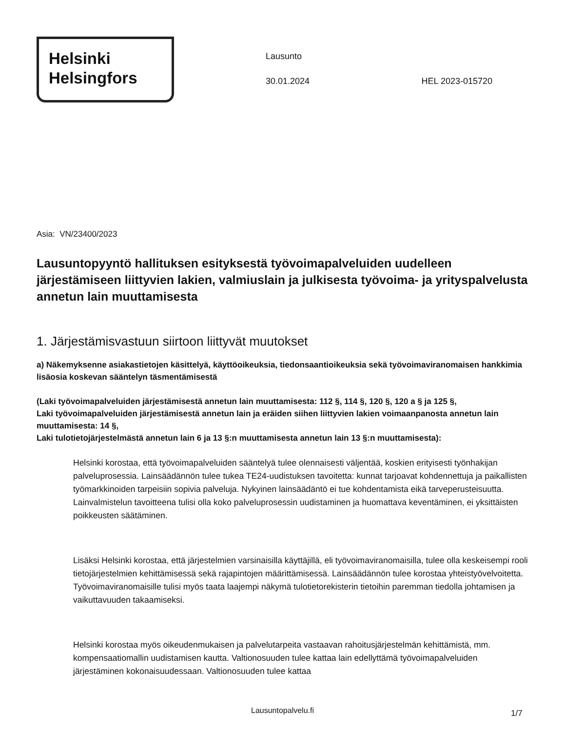Helsinki
Helsingfors
Lausunto
30.01.2024 HEL 2023-015720
Asia: VN/23400/2023
Lausuntopyyntö hallituksen esityksestä työvoimapalveluiden uudelleen järjestämiseen liittyvien lakien, valmiuslain ja julkisesta työvoima- ja yrityspalvelusta annetun lain muuttamisesta
1. Järjestämisvastuun siirtoon liittyvät muutokset
a) Näkemyksenne asiakastietojen käsittelyä, käyttöoikeuksia, tiedonsaantioikeuksia sekä työvoimaviranomaisen hankkimia lisäosia koskevan sääntelyn täsmentämisestä
(Laki työvoimapalveluiden järjestämisestä annetun lain muuttamisesta: 112 §, 114 §, 120 §, 120 a § ja 125 §,
Laki työvoimapalveluiden järjestämisestä annetun lain ja eräiden siihen liittyvien lakien voimaanpanosta annetun lain muuttamisesta: 14 §,
Laki tulotietojärjestelmästä annetun lain 6 ja 13 §:n muuttamisesta annetun lain 13 §:n muuttamisesta):
Helsinki korostaa, että työvoimapalveluiden sääntelyä tulee olennaisesti väljentää, koskien erityisesti työnhakijan palveluprosessia. Lainsäädännön tulee tukea TE24-uudistuksen tavoitetta: kunnat tarjoavat kohdennettuja ja paikallisten työmarkkinoiden tarpeisiin sopivia palveluja. Nykyinen lainsäädäntö ei tue kohdentamista eikä tarveperusteisuutta. Lainvalmistelun tavoitteena tulisi olla koko palveluprosessin uudistaminen ja huomattava keventäminen, ei yksittäisten poikkeusten säätäminen.
Lisäksi Helsinki korostaa, että järjestelmien varsinaisilla käyttäjillä, eli työvoimaviranomaisilla, tulee olla keskeisempi rooli tietojärjestelmien kehittämisessä sekä rajapintojen määrittämisessä. Lainsäädännön tulee korostaa yhteistyövelvoitetta. Työvoimaviranomaisille tulisi myös taata laajempi näkymä tulotietorekisterin tietoihin paremman tiedolla johtamisen ja vaikuttavuuden takaamiseksi.
Helsinki korostaa myös oikeudenmukaisen ja palvelutarpeita vastaavan rahoitusjärjestelmän kehittämistä, mm. kompensaatiomallin uudistamisen kautta. Valtionosuuden tulee kattaa lain edellyttämä työvoimapalveluiden järjestäminen kokonaisuudessaan. Valtionosuuden tulee kattaa
Lausuntopalvelu.fi 1/7